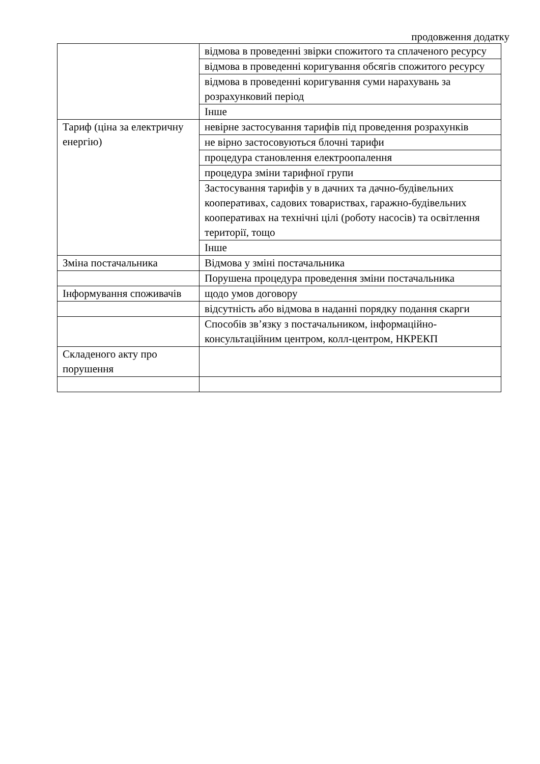продовження додатку
| | відмова в проведенні звірки спожитого та сплаченого ресурсу |
| | відмова в проведенні коригування обсягів спожитого ресурсу |
| | відмова в проведенні коригування суми нарахувань за розрахунковий період |
| | Інше |
| Тариф (ціна за електричну енергію) | невірне застосування тарифів під проведення розрахунків |
| | не вірно застосовуються блочні тарифи |
| | процедура становлення електроопалення |
| | процедура зміни тарифної групи |
| | Застосування тарифів у в дачних та дачно-будівельних кооперативах, садових товариствах, гаражно-будівельних кооперативах на технічні цілі (роботу насосів) та освітлення території, тощо |
| | Інше |
| Зміна постачальника | Відмова у зміні постачальника |
| | Порушена процедура проведення зміни постачальника |
| Інформування споживачів | щодо умов договору |
| | відсутність або відмова в наданні порядку подання скарги |
| | Способів зв’язку з постачальником, інформаційно-консультаційним центром, колл-центром, НКРЕКП |
| Складеного акту про порушення | |